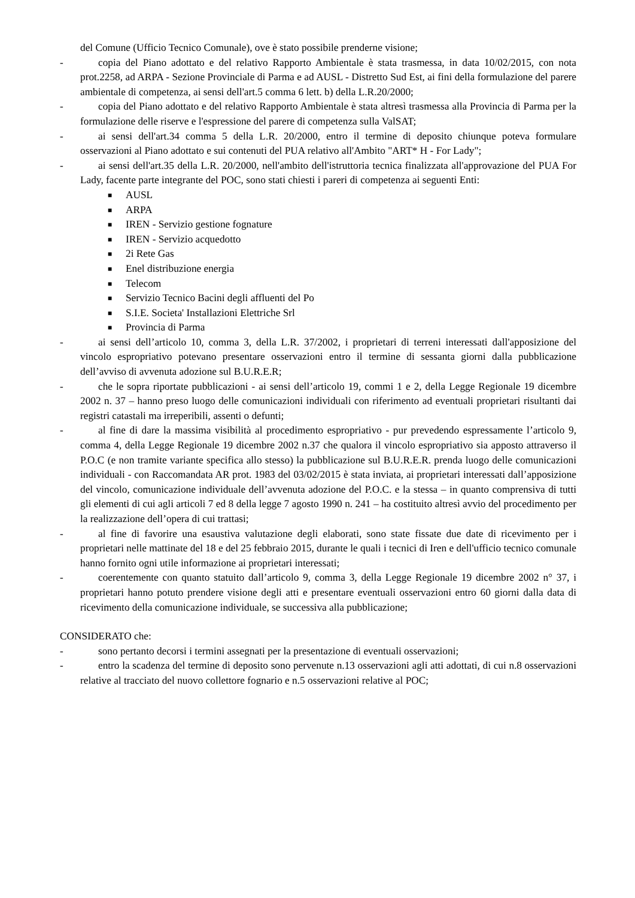del Comune (Ufficio Tecnico Comunale), ove è stato possibile prenderne visione;
- copia del Piano adottato e del relativo Rapporto Ambientale è stata trasmessa, in data 10/02/2015, con nota prot.2258, ad ARPA - Sezione Provinciale di Parma e ad AUSL - Distretto Sud Est, ai fini della formulazione del parere ambientale di competenza, ai sensi dell'art.5 comma 6 lett. b) della L.R.20/2000;
- copia del Piano adottato e del relativo Rapporto Ambientale è stata altresì trasmessa alla Provincia di Parma per la formulazione delle riserve e l'espressione del parere di competenza sulla ValSAT;
- ai sensi dell'art.34 comma 5 della L.R. 20/2000, entro il termine di deposito chiunque poteva formulare osservazioni al Piano adottato e sui contenuti del PUA relativo all'Ambito "ART* H - For Lady";
- ai sensi dell'art.35 della L.R. 20/2000, nell'ambito dell'istruttoria tecnica finalizzata all'approvazione del PUA For Lady, facente parte integrante del POC, sono stati chiesti i pareri di competenza ai seguenti Enti:
■ AUSL
■ ARPA
■ IREN - Servizio gestione fognature
■ IREN - Servizio acquedotto
■ 2i Rete Gas
■ Enel distribuzione energia
■ Telecom
■ Servizio Tecnico Bacini degli affluenti del Po
■ S.I.E. Societa' Installazioni Elettriche Srl
■ Provincia di Parma
- ai sensi dell’articolo 10, comma 3, della L.R. 37/2002, i proprietari di terreni interessati dall'apposizione del vincolo espropriativo potevano presentare osservazioni entro il termine di sessanta giorni dalla pubblicazione dell’avviso di avvenuta adozione sul B.U.R.E.R;
- che le sopra riportate pubblicazioni - ai sensi dell’articolo 19, commi 1 e 2, della Legge Regionale 19 dicembre 2002 n. 37 – hanno preso luogo delle comunicazioni individuali con riferimento ad eventuali proprietari risultanti dai registri catastali ma irreperibili, assenti o defunti;
- al fine di dare la massima visibilità al procedimento espropriativo - pur prevedendo espressamente l’articolo 9, comma 4, della Legge Regionale 19 dicembre 2002 n.37 che qualora il vincolo espropriativo sia apposto attraverso il P.O.C (e non tramite variante specifica allo stesso) la pubblicazione sul B.U.R.E.R. prenda luogo delle comunicazioni individuali - con Raccomandata AR prot. 1983 del 03/02/2015 è stata inviata, ai proprietari interessati dall’apposizione del vincolo, comunicazione individuale dell’avvenuta adozione del P.O.C. e la stessa – in quanto comprensiva di tutti gli elementi di cui agli articoli 7 ed 8 della legge 7 agosto 1990 n. 241 – ha costituito altresì avvio del procedimento per la realizzazione dell’opera di cui trattasi;
- al fine di favorire una esaustiva valutazione degli elaborati, sono state fissate due date di ricevimento per i proprietari nelle mattinate del 18 e del 25 febbraio 2015, durante le quali i tecnici di Iren e dell'ufficio tecnico comunale hanno fornito ogni utile informazione ai proprietari interessati;
- coerentemente con quanto statuito dall’articolo 9, comma 3, della Legge Regionale 19 dicembre 2002 n° 37, i proprietari hanno potuto prendere visione degli atti e presentare eventuali osservazioni entro 60 giorni dalla data di ricevimento della comunicazione individuale, se successiva alla pubblicazione;
CONSIDERATO che:
- sono pertanto decorsi i termini assegnati per la presentazione di eventuali osservazioni;
- entro la scadenza del termine di deposito sono pervenute n.13 osservazioni agli atti adottati, di cui n.8 osservazioni relative al tracciato del nuovo collettore fognario e n.5 osservazioni relative al POC;